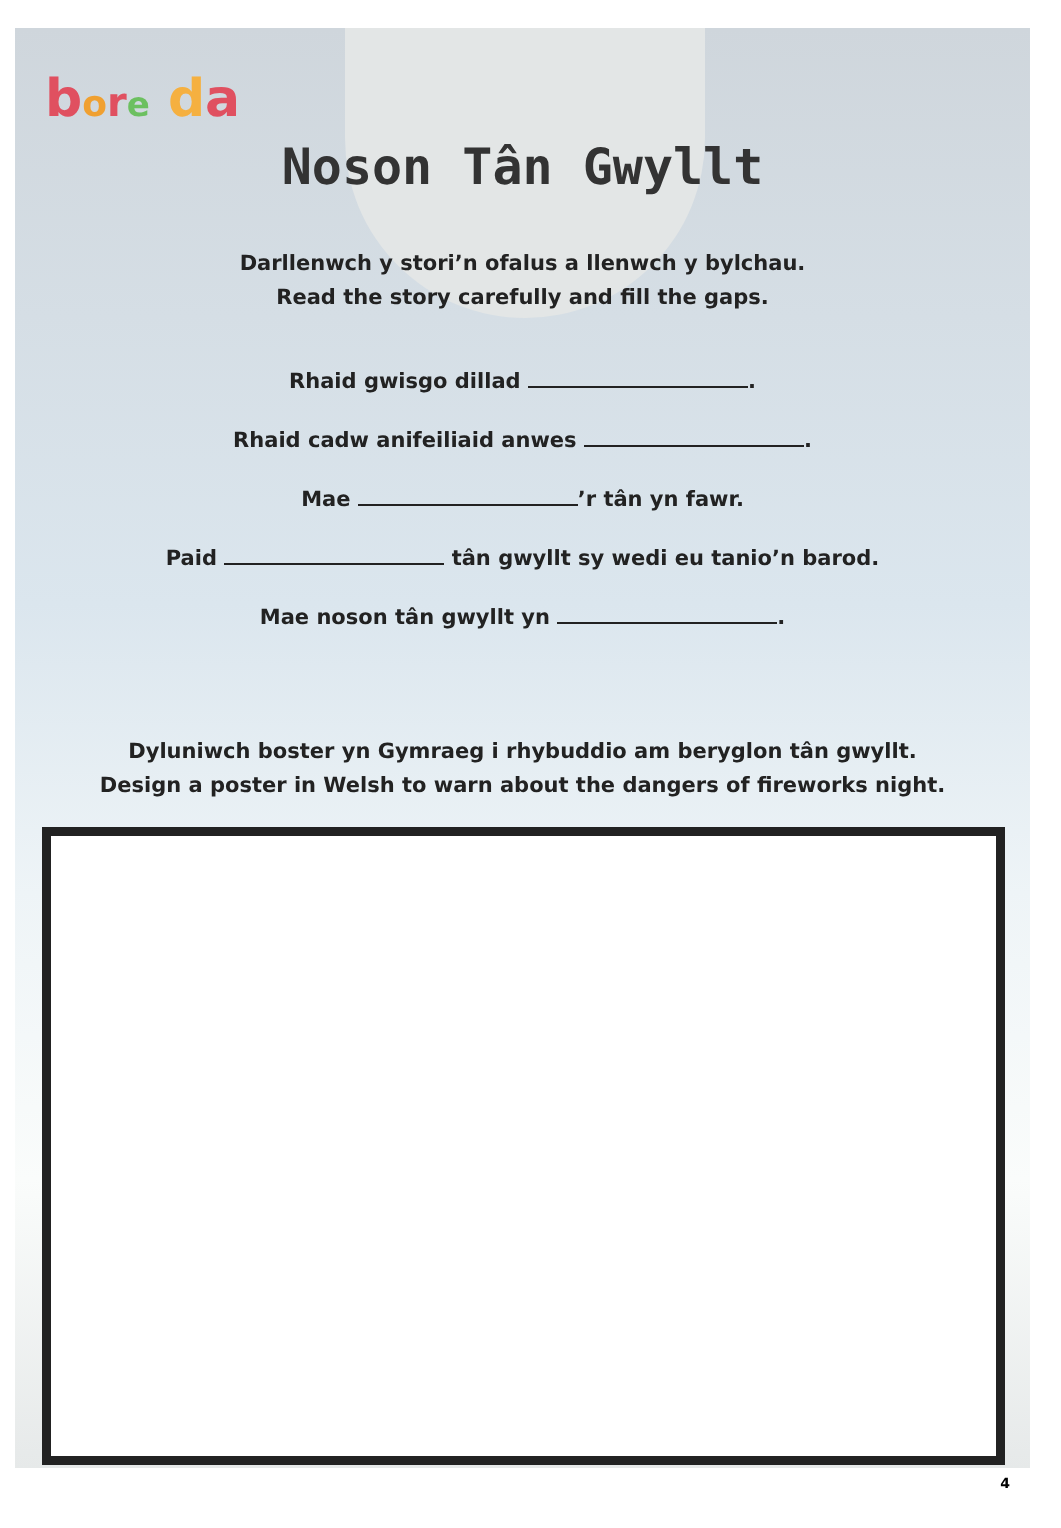bore da
Noson Tân Gwyllt
Darllenwch y stori’n ofalus a llenwch y bylchau.
Read the story carefully and fill the gaps.
Rhaid gwisgo dillad .
Rhaid cadw anifeiliaid anwes .
Mae ’r tân yn fawr.
Paid tân gwyllt sy wedi eu tanio’n barod.
Mae noson tân gwyllt yn .
Dyluniwch boster yn Gymraeg i rhybuddio am beryglon tân gwyllt.
Design a poster in Welsh to warn about the dangers of fireworks night.
4